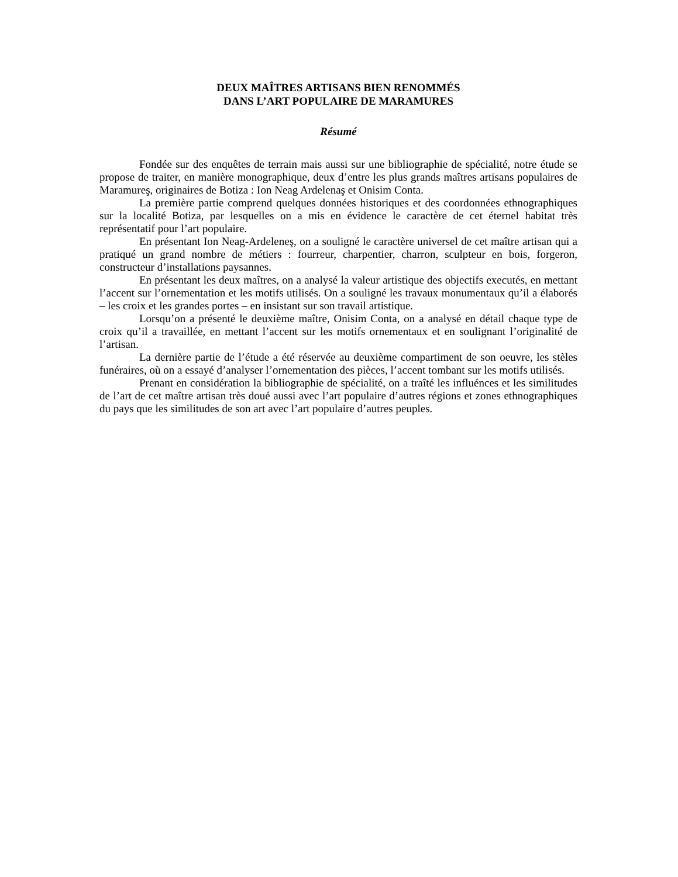DEUX MAÎTRES ARTISANS BIEN RENOMMÉS
DANS L’ART POPULAIRE DE MARAMURES
Résumé
Fondée sur des enquêtes de terrain mais aussi sur une bibliographie de spécialité, notre étude se propose de traiter, en manière monographique, deux d’entre les plus grands maîtres artisans populaires de Maramureş, originaires de Botiza : Ion Neag Ardelenaş et Onisim Conta.
La première partie comprend quelques données historiques et des coordonnées ethnographiques sur la localité Botiza, par lesquelles on a mis en évidence le caractère de cet éternel habitat très représentatif pour l’art populaire.
En présentant Ion Neag-Ardeleneş, on a souligné le caractère universel de cet maître artisan qui a pratiqué un grand nombre de métiers : fourreur, charpentier, charron, sculpteur en bois, forgeron, constructeur d’installations paysannes.
En présentant les deux maîtres, on a analysé la valeur artistique des objectifs executés, en mettant l’accent sur l’ornementation et les motifs utilisés. On a souligné les travaux monumentaux qu’il a élaborés – les croix et les grandes portes – en insistant sur son travail artistique.
Lorsqu’on a présenté le deuxième maître, Onisim Conta, on a analysé en détail chaque type de croix qu’il a travaillée, en mettant l’accent sur les motifs ornementaux et en soulignant l’originalité de l’artisan.
La dernière partie de l’étude a été réservée au deuxième compartiment de son oeuvre, les stèles funéraires, où on a essayé d’analyser l’ornementation des pièces, l’accent tombant sur les motifs utilisés.
Prenant en considération la bibliographie de spécialité, on a traîté les influénces et les similitudes de l’art de cet maître artisan très doué aussi avec l’art populaire d’autres régions et zones ethnographiques du pays que les similitudes de son art avec l’art populaire d’autres peuples.